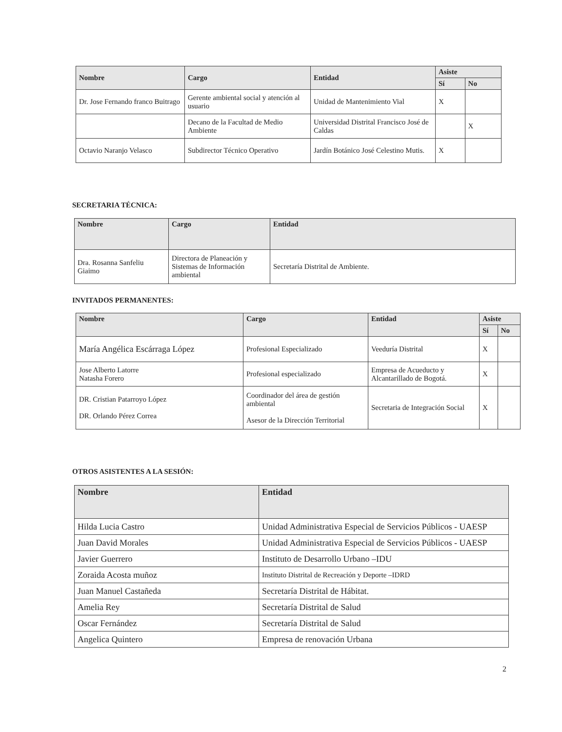| Nombre | Cargo | Entidad | Asiste | |
| --- | --- | --- | --- | --- |
| | | | Sí | No |
| Dr. Jose Fernando franco Buitrago | Gerente ambiental social y atención al usuario | Unidad de Mantenimiento Vial | X | |
| | Decano de la Facultad de Medio Ambiente | Universidad Distrital Francisco José de Caldas | | X |
| Octavio Naranjo Velasco | Subdirector Técnico Operativo | Jardín Botánico José Celestino Mutis. | X | |
SECRETARIA TÉCNICA:
| Nombre | Cargo | Entidad |
| --- | --- | --- |
| Dra. Rosanna Sanfeliu Giaimo | Directora de Planeación y Sistemas de Información ambiental | Secretaría Distrital de Ambiente. |
INVITADOS PERMANENTES:
| Nombre | Cargo | Entidad | Asiste | |
| --- | --- | --- | --- | --- |
| | | | Sí | No |
| María Angélica Escárraga López | Profesional Especializado | Veeduría Distrital | X | |
| Jose Alberto Latorre Natasha Forero | Profesional especializado | Empresa de Acueducto y Alcantarillado de Bogotá. | X | |
| DR. Cristian Patarroyo López DR. Orlando Pérez Correa | Coordinador del área de gestión ambiental Asesor de la Dirección Territorial | Secretaria de Integración Social | X | |
OTROS ASISTENTES A LA SESIÓN:
| Nombre | Entidad |
| --- | --- |
| Hilda Lucia Castro | Unidad Administrativa Especial de Servicios Públicos - UAESP |
| Juan David Morales | Unidad Administrativa Especial de Servicios Públicos - UAESP |
| Javier Guerrero | Instituto de Desarrollo Urbano –IDU |
| Zoraida Acosta muñoz | Instituto Distrital de Recreación y Deporte –IDRD |
| Juan Manuel Castañeda | Secretaría Distrital de Hábitat. |
| Amelia Rey | Secretaría Distrital de Salud |
| Oscar Fernández | Secretaría Distrital de Salud |
| Angelica Quintero | Empresa de renovación Urbana |
2